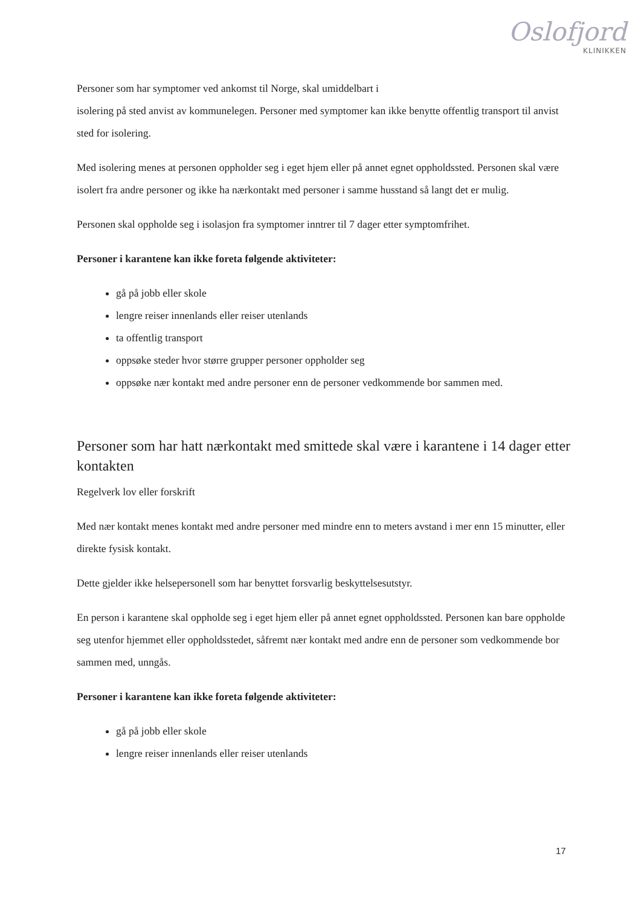Oslofjord
KLINIKKEN
Personer som har symptomer ved ankomst til Norge, skal umiddelbart i
isolering på sted anvist av kommunelegen. Personer med symptomer kan ikke benytte offentlig transport til anvist sted for isolering.
Med isolering menes at personen oppholder seg i eget hjem eller på annet egnet oppholdssted. Personen skal være isolert fra andre personer og ikke ha nærkontakt med personer i samme husstand så langt det er mulig.
Personen skal oppholde seg i isolasjon fra symptomer inntrer til 7 dager etter symptomfrihet.
Personer i karantene kan ikke foreta følgende aktiviteter:
gå på jobb eller skole
lengre reiser innenlands eller reiser utenlands
ta offentlig transport
oppsøke steder hvor større grupper personer oppholder seg
oppsøke nær kontakt med andre personer enn de personer vedkommende bor sammen med.
Personer som har hatt nærkontakt med smittede skal være i karantene i 14 dager etter kontakten
Regelverk lov eller forskrift
Med nær kontakt menes kontakt med andre personer med mindre enn to meters avstand i mer enn 15 minutter, eller direkte fysisk kontakt.
Dette gjelder ikke helsepersonell som har benyttet forsvarlig beskyttelsesutstyr.
En person i karantene skal oppholde seg i eget hjem eller på annet egnet oppholdssted. Personen kan bare oppholde seg utenfor hjemmet eller oppholdsstedet, såfremt nær kontakt med andre enn de personer som vedkommende bor sammen med, unngås.
Personer i karantene kan ikke foreta følgende aktiviteter:
gå på jobb eller skole
lengre reiser innenlands eller reiser utenlands
17